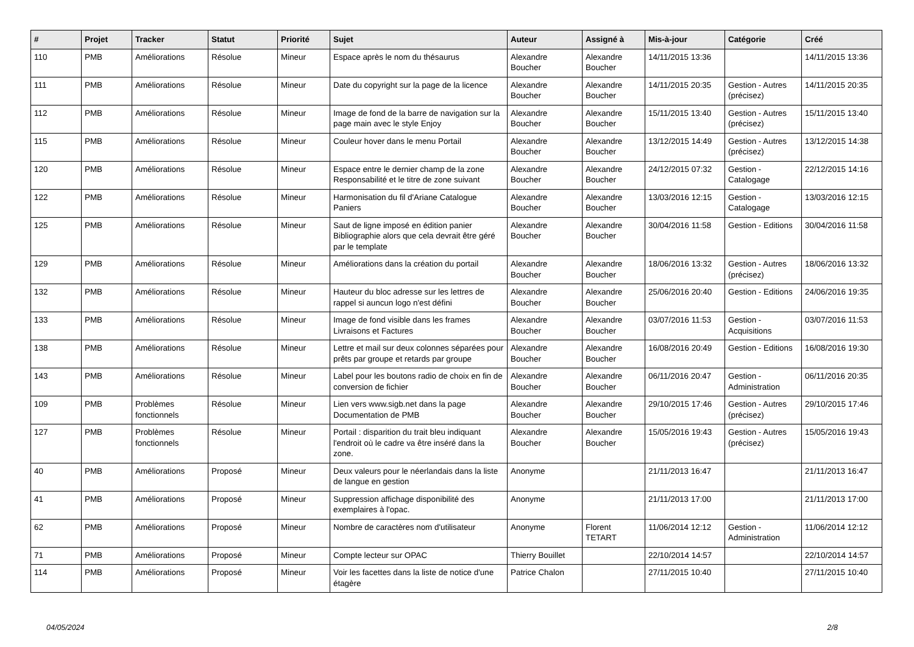| # | Projet | Tracker | Statut | Priorité | Sujet | Auteur | Assigné à | Mis-à-jour | Catégorie | Créé |
| --- | --- | --- | --- | --- | --- | --- | --- | --- | --- | --- |
| 110 | PMB | Améliorations | Résolue | Mineur | Espace après le nom du thésaurus | Alexandre Boucher | Alexandre Boucher | 14/11/2015 13:36 | | 14/11/2015 13:36 |
| 111 | PMB | Améliorations | Résolue | Mineur | Date du copyright sur la page de la licence | Alexandre Boucher | Alexandre Boucher | 14/11/2015 20:35 | Gestion - Autres (précisez) | 14/11/2015 20:35 |
| 112 | PMB | Améliorations | Résolue | Mineur | Image de fond de la barre de navigation sur la page main avec le style Enjoy | Alexandre Boucher | Alexandre Boucher | 15/11/2015 13:40 | Gestion - Autres (précisez) | 15/11/2015 13:40 |
| 115 | PMB | Améliorations | Résolue | Mineur | Couleur hover dans le menu Portail | Alexandre Boucher | Alexandre Boucher | 13/12/2015 14:49 | Gestion - Autres (précisez) | 13/12/2015 14:38 |
| 120 | PMB | Améliorations | Résolue | Mineur | Espace entre le dernier champ de la zone Responsabilité et le titre de zone suivant | Alexandre Boucher | Alexandre Boucher | 24/12/2015 07:32 | Gestion - Catalogage | 22/12/2015 14:16 |
| 122 | PMB | Améliorations | Résolue | Mineur | Harmonisation du fil d'Ariane Catalogue Paniers | Alexandre Boucher | Alexandre Boucher | 13/03/2016 12:15 | Gestion - Catalogage | 13/03/2016 12:15 |
| 125 | PMB | Améliorations | Résolue | Mineur | Saut de ligne imposé en édition panier Bibliographie alors que cela devrait être géré par le template | Alexandre Boucher | Alexandre Boucher | 30/04/2016 11:58 | Gestion - Editions | 30/04/2016 11:58 |
| 129 | PMB | Améliorations | Résolue | Mineur | Améliorations dans la création du portail | Alexandre Boucher | Alexandre Boucher | 18/06/2016 13:32 | Gestion - Autres (précisez) | 18/06/2016 13:32 |
| 132 | PMB | Améliorations | Résolue | Mineur | Hauteur du bloc adresse sur les lettres de rappel si auncun logo n'est défini | Alexandre Boucher | Alexandre Boucher | 25/06/2016 20:40 | Gestion - Editions | 24/06/2016 19:35 |
| 133 | PMB | Améliorations | Résolue | Mineur | Image de fond visible dans les frames Livraisons et Factures | Alexandre Boucher | Alexandre Boucher | 03/07/2016 11:53 | Gestion - Acquisitions | 03/07/2016 11:53 |
| 138 | PMB | Améliorations | Résolue | Mineur | Lettre et mail sur deux colonnes séparées pour prêts par groupe et retards par groupe | Alexandre Boucher | Alexandre Boucher | 16/08/2016 20:49 | Gestion - Editions | 16/08/2016 19:30 |
| 143 | PMB | Améliorations | Résolue | Mineur | Label pour les boutons radio de choix en fin de conversion de fichier | Alexandre Boucher | Alexandre Boucher | 06/11/2016 20:47 | Gestion - Administration | 06/11/2016 20:35 |
| 109 | PMB | Problèmes fonctionnels | Résolue | Mineur | Lien vers www.sigb.net dans la page Documentation de PMB | Alexandre Boucher | Alexandre Boucher | 29/10/2015 17:46 | Gestion - Autres (précisez) | 29/10/2015 17:46 |
| 127 | PMB | Problèmes fonctionnels | Résolue | Mineur | Portail : disparition du trait bleu indiquant l'endroit où le cadre va être inséré dans la zone. | Alexandre Boucher | Alexandre Boucher | 15/05/2016 19:43 | Gestion - Autres (précisez) | 15/05/2016 19:43 |
| 40 | PMB | Améliorations | Proposé | Mineur | Deux valeurs pour le néerlandais dans la liste de langue en gestion | Anonyme | | 21/11/2013 16:47 | | 21/11/2013 16:47 |
| 41 | PMB | Améliorations | Proposé | Mineur | Suppression affichage disponibilité des exemplaires à l'opac. | Anonyme | | 21/11/2013 17:00 | | 21/11/2013 17:00 |
| 62 | PMB | Améliorations | Proposé | Mineur | Nombre de caractères nom d'utilisateur | Anonyme | Florent TETART | 11/06/2014 12:12 | Gestion - Administration | 11/06/2014 12:12 |
| 71 | PMB | Améliorations | Proposé | Mineur | Compte lecteur sur OPAC | Thierry Bouillet | | 22/10/2014 14:57 | | 22/10/2014 14:57 |
| 114 | PMB | Améliorations | Proposé | Mineur | Voir les facettes dans la liste de notice d'une étagère | Patrice Chalon | | 27/11/2015 10:40 | | 27/11/2015 10:40 |
04/05/2024 2/8